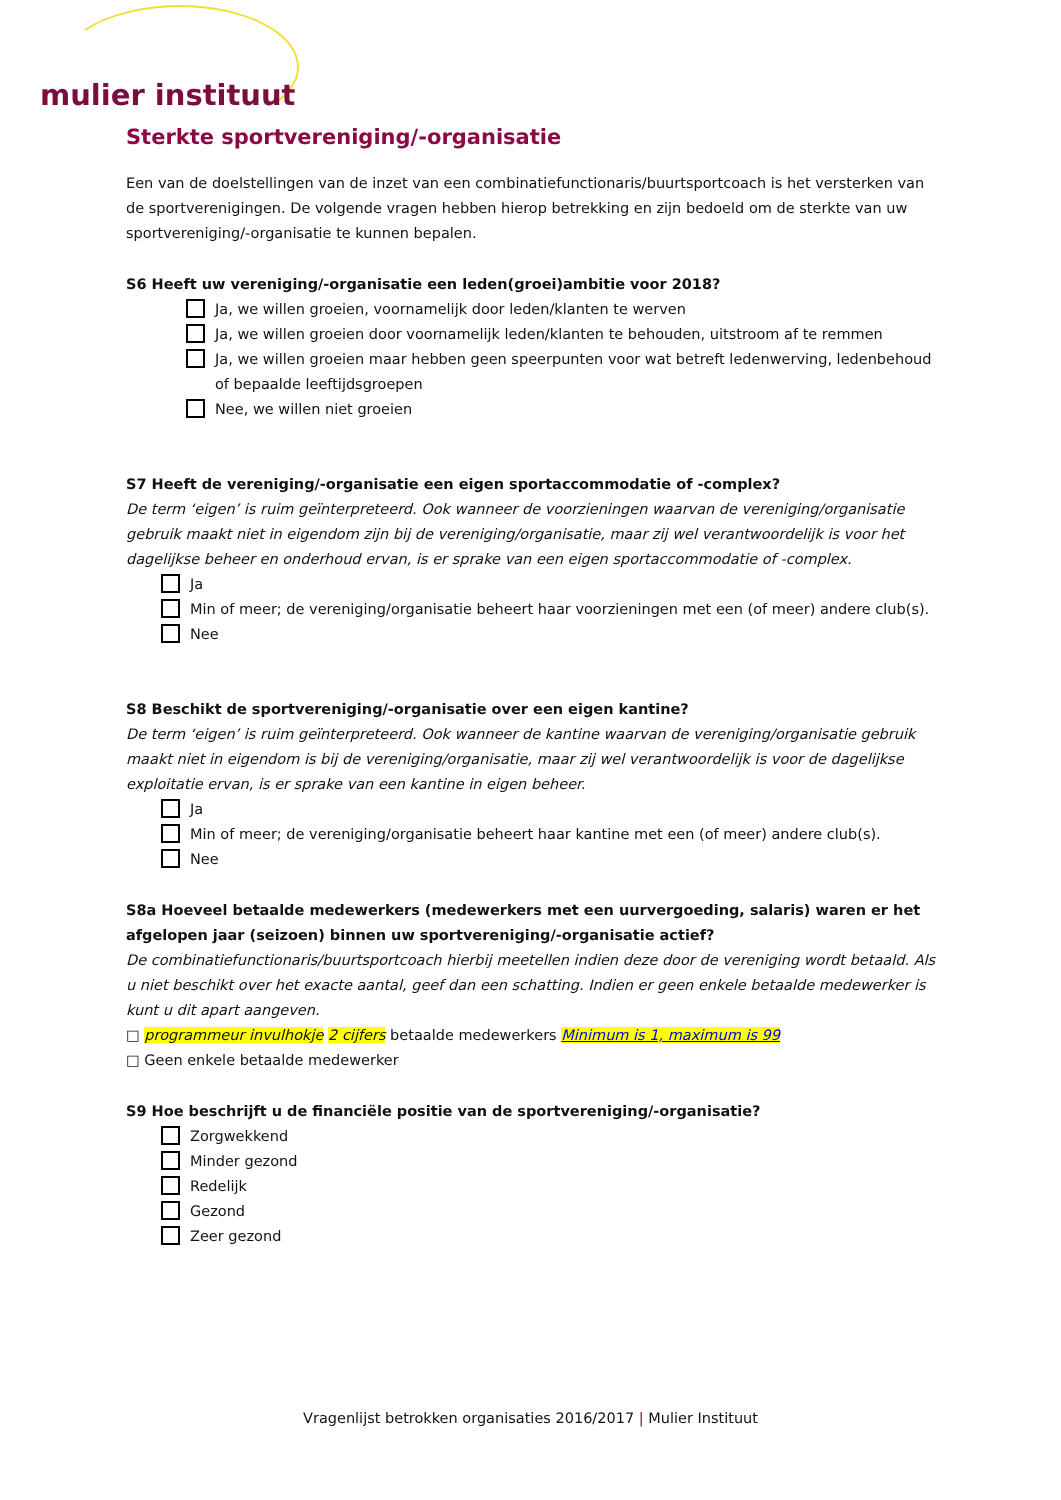mulier instituut
Sterkte sportvereniging/-organisatie
Een van de doelstellingen van de inzet van een combinatiefunctionaris/buurtsportcoach is het versterken van de sportverenigingen. De volgende vragen hebben hierop betrekking en zijn bedoeld om de sterkte van uw sportvereniging/-organisatie te kunnen bepalen.
S6 Heeft uw vereniging/-organisatie een leden(groei)ambitie voor 2018?
Ja, we willen groeien, voornamelijk door leden/klanten te werven
Ja, we willen groeien door voornamelijk leden/klanten te behouden, uitstroom af te remmen
Ja, we willen groeien maar hebben geen speerpunten voor wat betreft ledenwerving, ledenbehoud of bepaalde leeftijdsgroepen
Nee, we willen niet groeien
S7 Heeft de vereniging/-organisatie een eigen sportaccommodatie of -complex?
De term ‘eigen’ is ruim geïnterpreteerd. Ook wanneer de voorzieningen waarvan de vereniging/organisatie gebruik maakt niet in eigendom zijn bij de vereniging/organisatie, maar zij wel verantwoordelijk is voor het dagelijkse beheer en onderhoud ervan, is er sprake van een eigen sportaccommodatie of -complex.
Ja
Min of meer; de vereniging/organisatie beheert haar voorzieningen met een (of meer) andere club(s).
Nee
S8 Beschikt de sportvereniging/-organisatie over een eigen kantine?
De term ‘eigen’ is ruim geïnterpreteerd. Ook wanneer de kantine waarvan de vereniging/organisatie gebruik maakt niet in eigendom is bij de vereniging/organisatie, maar zij wel verantwoordelijk is voor de dagelijkse exploitatie ervan, is er sprake van een kantine in eigen beheer.
Ja
Min of meer; de vereniging/organisatie beheert haar kantine met een (of meer) andere club(s).
Nee
S8a Hoeveel betaalde medewerkers (medewerkers met een uurvergoeding, salaris) waren er het afgelopen jaar (seizoen) binnen uw sportvereniging/-organisatie actief?
De combinatiefunctionaris/buurtsportcoach hierbij meetellen indien deze door de vereniging wordt betaald. Als u niet beschikt over het exacte aantal, geef dan een schatting. Indien er geen enkele betaalde medewerker is kunt u dit apart aangeven.
□ programmeur invulhokje 2 cijfers betaalde medewerkers Minimum is 1, maximum is 99
□ Geen enkele betaalde medewerker
S9 Hoe beschrijft u de financiële positie van de sportvereniging/-organisatie?
Zorgwekkend
Minder gezond
Redelijk
Gezond
Zeer gezond
Vragenlijst betrokken organisaties 2016/2017 | Mulier Instituut